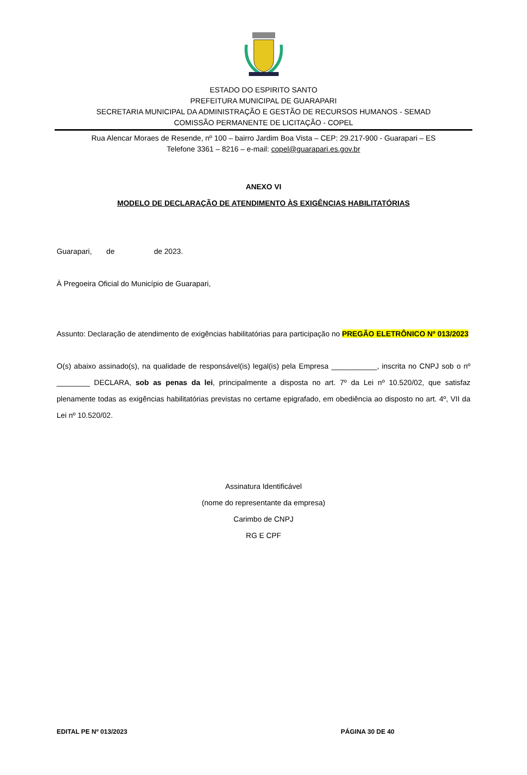ESTADO DO ESPIRITO SANTO
PREFEITURA MUNICIPAL DE GUARAPARI
SECRETARIA MUNICIPAL DA ADMINISTRAÇÃO E GESTÃO DE RECURSOS HUMANOS - SEMAD
COMISSÃO PERMANENTE DE LICITAÇÃO - COPEL
Rua Alencar Moraes de Resende, nº 100 – bairro Jardim Boa Vista – CEP: 29.217-900 - Guarapari – ES
Telefone 3361 – 8216 – e-mail: copel@guarapari.es.gov.br
ANEXO VI
MODELO DE DECLARAÇÃO DE ATENDIMENTO ÀS EXIGÊNCIAS HABILITATÓRIAS
Guarapari, de de 2023.
À Pregoeira Oficial do Município de Guarapari,
Assunto: Declaração de atendimento de exigências habilitatórias para participação no PREGÃO ELETRÔNICO Nº 013/2023
O(s) abaixo assinado(s), na qualidade de responsável(is) legal(is) pela Empresa ___________, inscrita no CNPJ sob o nº ________ DECLARA, sob as penas da lei, principalmente a disposta no art. 7º da Lei nº 10.520/02, que satisfaz plenamente todas as exigências habilitatórias previstas no certame epigrafado, em obediência ao disposto no art. 4º, VII da Lei nº 10.520/02.
Assinatura Identificável
(nome do representante da empresa)
Carimbo de CNPJ
RG E CPF
EDITAL PE Nº 013/2023 PÁGINA 30 DE 40